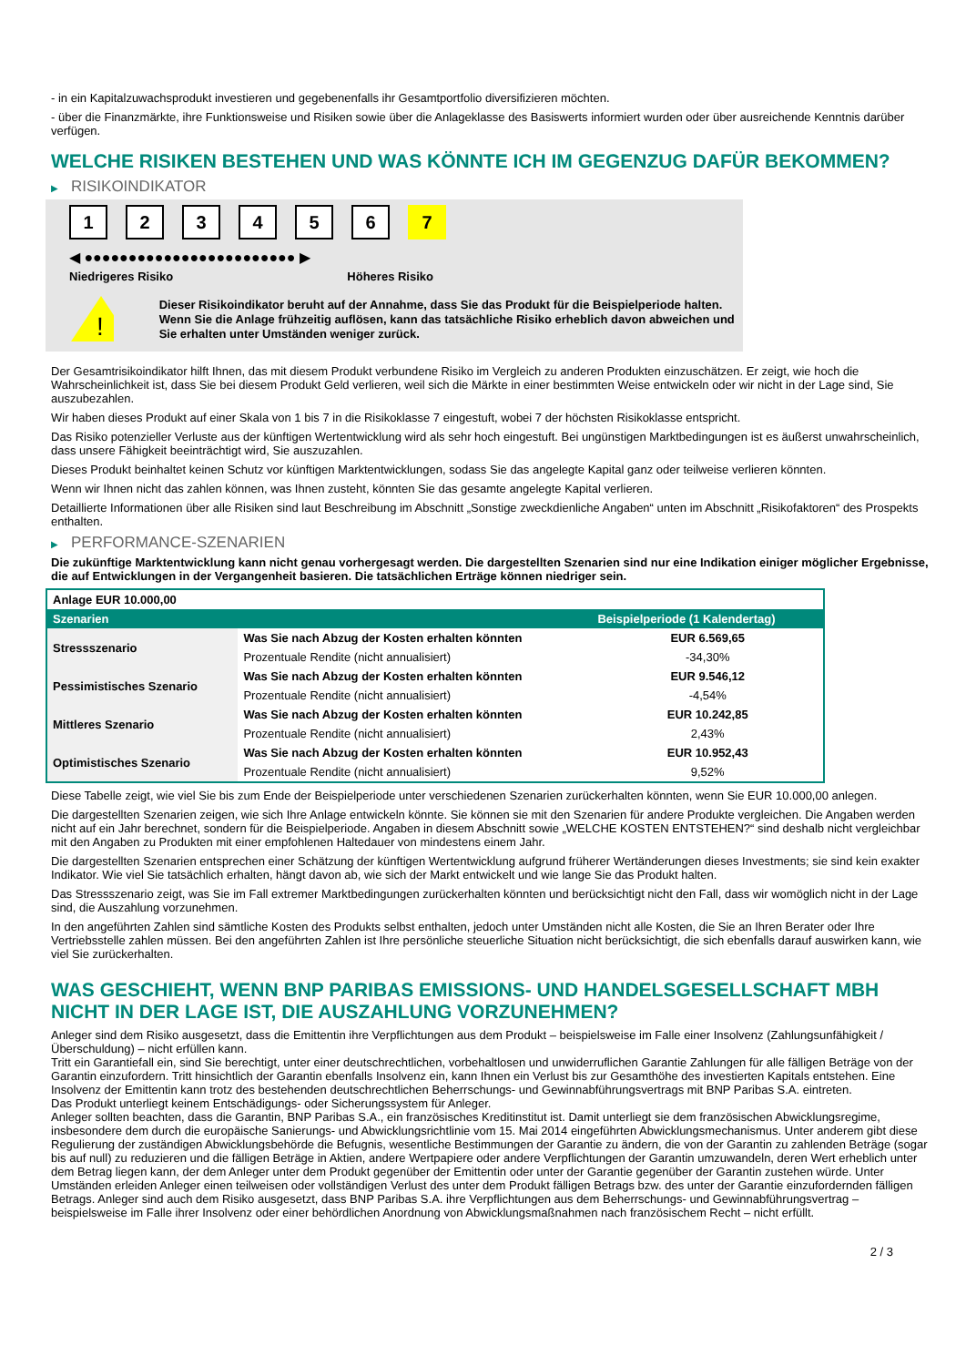- in ein Kapitalzuwachsprodukt investieren und gegebenenfalls ihr Gesamtportfolio diversifizieren möchten.
- über die Finanzmärkte, ihre Funktionsweise und Risiken sowie über die Anlageklasse des Basiswerts informiert wurden oder über ausreichende Kenntnis darüber verfügen.
WELCHE RISIKEN BESTEHEN UND WAS KÖNNTE ICH IM GEGENZUG DAFÜR BEKOMMEN?
▶ RISIKOINDIKATOR
1 2 3 4 5 6 7
◀ ●●●●●●●●●●●●●●●●●●●●●●●● ▶
Niedrigeres Risiko Höheres Risiko
!
Dieser Risikoindikator beruht auf der Annahme, dass Sie das Produkt für die Beispielperiode halten.
Wenn Sie die Anlage frühzeitig auflösen, kann das tatsächliche Risiko erheblich davon abweichen und Sie erhalten unter Umständen weniger zurück.
Der Gesamtrisikoindikator hilft Ihnen, das mit diesem Produkt verbundene Risiko im Vergleich zu anderen Produkten einzuschätzen. Er zeigt, wie hoch die Wahrscheinlichkeit ist, dass Sie bei diesem Produkt Geld verlieren, weil sich die Märkte in einer bestimmten Weise entwickeln oder wir nicht in der Lage sind, Sie auszubezahlen.
Wir haben dieses Produkt auf einer Skala von 1 bis 7 in die Risikoklasse 7 eingestuft, wobei 7 der höchsten Risikoklasse entspricht.
Das Risiko potenzieller Verluste aus der künftigen Wertentwicklung wird als sehr hoch eingestuft. Bei ungünstigen Marktbedingungen ist es äußerst unwahrscheinlich, dass unsere Fähigkeit beeinträchtigt wird, Sie auszuzahlen.
Dieses Produkt beinhaltet keinen Schutz vor künftigen Marktentwicklungen, sodass Sie das angelegte Kapital ganz oder teilweise verlieren könnten.
Wenn wir Ihnen nicht das zahlen können, was Ihnen zusteht, könnten Sie das gesamte angelegte Kapital verlieren.
Detaillierte Informationen über alle Risiken sind laut Beschreibung im Abschnitt „Sonstige zweckdienliche Angaben“ unten im Abschnitt „Risikofaktoren“ des Prospekts enthalten.
▶ PERFORMANCE-SZENARIEN
Die zukünftige Marktentwicklung kann nicht genau vorhergesagt werden. Die dargestellten Szenarien sind nur eine Indikation einiger möglicher Ergebnisse, die auf Entwicklungen in der Vergangenheit basieren. Die tatsächlichen Erträge können niedriger sein.
| Anlage EUR 10.000,00 | | |
| --- | --- | --- |
| Szenarien | | Beispielperiode (1 Kalendertag) |
| Stressszenario | Was Sie nach Abzug der Kosten erhalten könnten | EUR 6.569,65 |
| | Prozentuale Rendite (nicht annualisiert) | -34,30% |
| Pessimistisches Szenario | Was Sie nach Abzug der Kosten erhalten könnten | EUR 9.546,12 |
| | Prozentuale Rendite (nicht annualisiert) | -4,54% |
| Mittleres Szenario | Was Sie nach Abzug der Kosten erhalten könnten | EUR 10.242,85 |
| | Prozentuale Rendite (nicht annualisiert) | 2,43% |
| Optimistisches Szenario | Was Sie nach Abzug der Kosten erhalten könnten | EUR 10.952,43 |
| | Prozentuale Rendite (nicht annualisiert) | 9,52% |
Diese Tabelle zeigt, wie viel Sie bis zum Ende der Beispielperiode unter verschiedenen Szenarien zurückerhalten könnten, wenn Sie EUR 10.000,00 anlegen.
Die dargestellten Szenarien zeigen, wie sich Ihre Anlage entwickeln könnte. Sie können sie mit den Szenarien für andere Produkte vergleichen. Die Angaben werden nicht auf ein Jahr berechnet, sondern für die Beispielperiode. Angaben in diesem Abschnitt sowie „WELCHE KOSTEN ENTSTEHEN?“ sind deshalb nicht vergleichbar mit den Angaben zu Produkten mit einer empfohlenen Haltedauer von mindestens einem Jahr.
Die dargestellten Szenarien entsprechen einer Schätzung der künftigen Wertentwicklung aufgrund früherer Wertänderungen dieses Investments; sie sind kein exakter Indikator. Wie viel Sie tatsächlich erhalten, hängt davon ab, wie sich der Markt entwickelt und wie lange Sie das Produkt halten.
Das Stressszenario zeigt, was Sie im Fall extremer Marktbedingungen zurückerhalten könnten und berücksichtigt nicht den Fall, dass wir womöglich nicht in der Lage sind, die Auszahlung vorzunehmen.
In den angeführten Zahlen sind sämtliche Kosten des Produkts selbst enthalten, jedoch unter Umständen nicht alle Kosten, die Sie an Ihren Berater oder Ihre Vertriebsstelle zahlen müssen. Bei den angeführten Zahlen ist Ihre persönliche steuerliche Situation nicht berücksichtigt, die sich ebenfalls darauf auswirken kann, wie viel Sie zurückerhalten.
WAS GESCHIEHT, WENN BNP PARIBAS EMISSIONS- UND HANDELSGESELLSCHAFT MBH NICHT IN DER LAGE IST, DIE AUSZAHLUNG VORZUNEHMEN?
Anleger sind dem Risiko ausgesetzt, dass die Emittentin ihre Verpflichtungen aus dem Produkt – beispielsweise im Falle einer Insolvenz (Zahlungsunfähigkeit / Überschuldung) – nicht erfüllen kann.
Tritt ein Garantiefall ein, sind Sie berechtigt, unter einer deutschrechtlichen, vorbehaltlosen und unwiderruflichen Garantie Zahlungen für alle fälligen Beträge von der Garantin einzufordern. Tritt hinsichtlich der Garantin ebenfalls Insolvenz ein, kann Ihnen ein Verlust bis zur Gesamthöhe des investierten Kapitals entstehen. Eine Insolvenz der Emittentin kann trotz des bestehenden deutschrechtlichen Beherrschungs- und Gewinnabführungsvertrags mit BNP Paribas S.A. eintreten.
Das Produkt unterliegt keinem Entschädigungs- oder Sicherungssystem für Anleger.
Anleger sollten beachten, dass die Garantin, BNP Paribas S.A., ein französisches Kreditinstitut ist. Damit unterliegt sie dem französischen Abwicklungsregime, insbesondere dem durch die europäische Sanierungs- und Abwicklungsrichtlinie vom 15. Mai 2014 eingeführten Abwicklungsmechanismus. Unter anderem gibt diese Regulierung der zuständigen Abwicklungsbehörde die Befugnis, wesentliche Bestimmungen der Garantie zu ändern, die von der Garantin zu zahlenden Beträge (sogar bis auf null) zu reduzieren und die fälligen Beträge in Aktien, andere Wertpapiere oder andere Verpflichtungen der Garantin umzuwandeln, deren Wert erheblich unter dem Betrag liegen kann, der dem Anleger unter dem Produkt gegenüber der Emittentin oder unter der Garantie gegenüber der Garantin zustehen würde. Unter Umständen erleiden Anleger einen teilweisen oder vollständigen Verlust des unter dem Produkt fälligen Betrags bzw. des unter der Garantie einzufordernden fälligen Betrags. Anleger sind auch dem Risiko ausgesetzt, dass BNP Paribas S.A. ihre Verpflichtungen aus dem Beherrschungs- und Gewinnabführungsvertrag – beispielsweise im Falle ihrer Insolvenz oder einer behördlichen Anordnung von Abwicklungsmaßnahmen nach französischem Recht – nicht erfüllt.
2 / 3